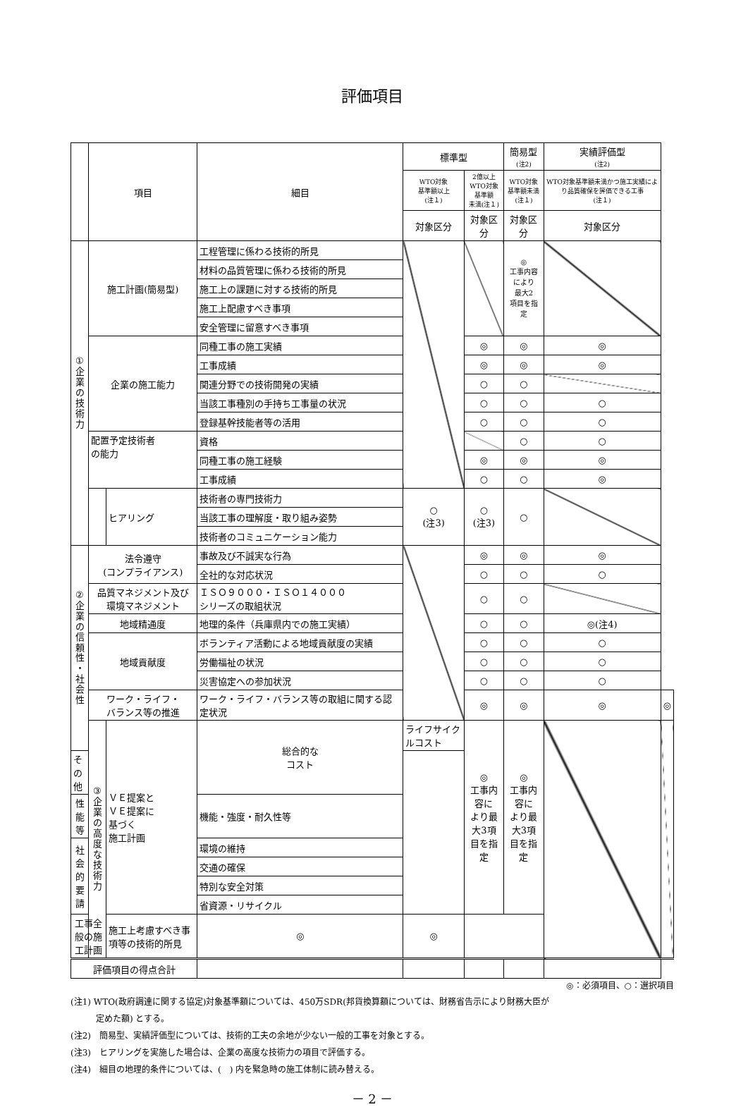評価項目
| | 項目 | | 細目 | 標準型 | | 簡易型 (注2) | 実績評価型 (注2) | |
| --- | --- | --- | --- | --- | --- | --- | --- | --- |
| | | | | WTO対象 基準額以上 (注１) | 2億以上 WTO対象基準額 未満(注１) | WTO対象 基準額未満 (注１) | WTO対象基準額未満かつ施工実績により品質確保を評価できる工事 (注１) | |
| | | | | 対象区分 | 対象区分 | 対象区分 | 対象区分 | |
| ① 企 業 の 技 術 力 | 施工計画(簡易型) | | 工程管理に係わる技術的所見 | | | ◎ 工事内容 により 最大2 項目を指定 | | |
| | | | 材料の品質管理に係わる技術的所見 | | | | | |
| | | | 施工上の課題に対する技術的所見 | | | | | |
| | | | 施工上配慮すべき事項 | | | | | |
| | | | 安全管理に留意すべき事項 | | | | | |
| | 企業の施工能力 | | 同種工事の施工実績 | | ◎ | ◎ | ◎ | |
| | | | 工事成績 | | ◎ | ◎ | ◎ | |
| | | | 関連分野での技術開発の実績 | | ○ | ○ | | |
| | | | 当該工事種別の手持ち工事量の状況 | | ○ | ○ | ○ | |
| | | | 登録基幹技能者等の活用 | | ○ | ○ | ○ | |
| | 配置予定技術者 の能力 | | 資格 | | | ○ | ○ | |
| | | | 同種工事の施工経験 | | ◎ | ◎ | ◎ | |
| | | | 工事成績 | | ○ | ○ | ◎ | |
| | | ヒアリング | 技術者の専門技術力 | ○ (注3) | ○ (注3) | ○ | | |
| | | | 当該工事の理解度・取り組み姿勢 | | | | | |
| | | | 技術者のコミュニケーション能力 | | | | | |
| ② 企 業 の 信 頼 性 ・ 社 会 性 | 法令遵守 (コンプライアンス) | | 事故及び不誠実な行為 | | ◎ | ◎ | ◎ | |
| | | | 全社的な対応状況 | | ○ | ○ | ○ | |
| | 品質マネジメント及び 環境マネジメント | | ＩＳＯ９０００・ＩＳＯ１４０００ シリーズの取組状況 | | ○ | ○ | | |
| | 地域精通度 | | 地理的条件（兵庫県内での施工実績） | | ○ | ○ | ◎(注4) | |
| | 地域貢献度 | | ボランティア活動による地域貢献度の実績 | | ○ | ○ | ○ | |
| | | | 労働福祉の状況 | | ○ | ○ | ○ | |
| | | | 災害協定への参加状況 | | ○ | ○ | ○ | |
| | ワーク・ライフ・ バランス等の推進 | | ワーク・ライフ・バランス等の取組に関する認定状況 | | ◎ | ◎ | ◎ | ◎ |
| | ③ 企 業 の 高 度 な 技 術 力 | ＶＥ提案と ＶＥ提案に 基づく 施工計画 | 総合的な コスト | ライフサイクルコスト | ◎ 工事内容に より最大3項 目を指定 | ◎ 工事内容に より最大3項 目を指定 | | |
| その他 | | | | | | | | |
| 性能等 | | | 機能・強度・耐久性等 | | | | | |
| 社会的 要請 | | | 環境の維持 | | | | | |
| | | | 交通の確保 | | | | | |
| | | | 特別な安全対策 | | | | | |
| | | | 省資源・リサイクル | | | | | |
| 工事全般の施工計画 | | 施工上考慮すべき事項等の技術的所見 | ◎ | ◎ | | | | |
| 評価項目の得点合計 | | | | | | | | |
◎：必須項目、○：選択項目
(注1) WTO(政府調達に関する協定)対象基準額については、450万SDR(邦貨換算額については、財務省告示により財務大臣が
   定めた額) とする。
(注2)　簡易型、実績評価型については、技術的工夫の余地が少ない一般的工事を対象とする。
(注3)　ヒアリングを実施した場合は、企業の高度な技術力の項目で評価する。
(注4)　細目の地理的条件については、(　) 内を緊急時の施工体制に読み替える。
－ 2 －